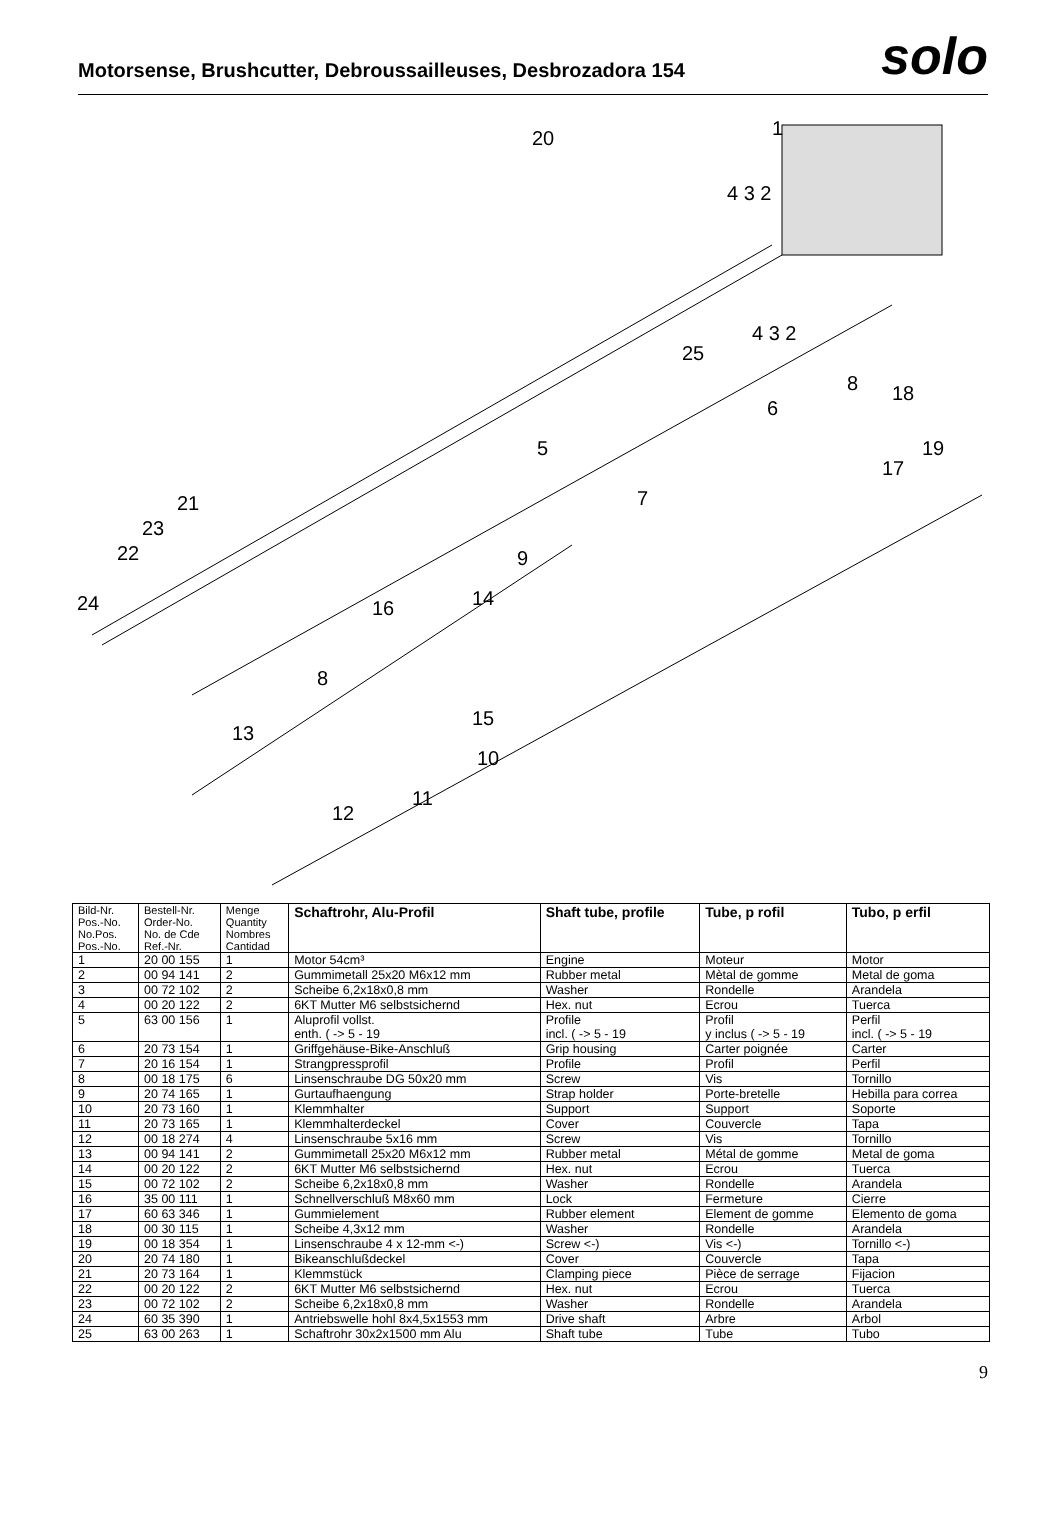Motorsense, Brushcutter, Debroussailleuses, Desbrozadora 154
solo
20
1
4 3 2
4 3 2
25
8
18
6
19
17
5
7
21
23
22
9
24
14
16
8
15
13
10
11
12
| Bild-Nr. Pos.-No. No.Pos. Pos.-No. | Bestell-Nr. Order-No. No. de Cde Ref.-Nr. | Menge Quantity Nombres Cantidad | Schaftrohr, Alu-Profil | Shaft tube, profile | Tube, p rofil | Tubo, p erfil |
| --- | --- | --- | --- | --- | --- | --- |
| 1 | 20 00 155 | 1 | Motor 54cm³ | Engine | Moteur | Motor |
| 2 | 00 94 141 | 2 | Gummimetall 25x20 M6x12 mm | Rubber metal | Mètal de gomme | Metal de goma |
| 3 | 00 72 102 | 2 | Scheibe 6,2x18x0,8 mm | Washer | Rondelle | Arandela |
| 4 | 00 20 122 | 2 | 6KT Mutter M6 selbstsichernd | Hex. nut | Ecrou | Tuerca |
| 5 | 63 00 156 | 1 | Aluprofil vollst. enth. ( -> 5 - 19 | Profile incl. ( -> 5 - 19 | Profil y inclus ( -> 5 - 19 | Perfil incl. ( -> 5 - 19 |
| 6 | 20 73 154 | 1 | Griffgehäuse-Bike-Anschluß | Grip housing | Carter poignée | Carter |
| 7 | 20 16 154 | 1 | Strangpressprofil | Profile | Profil | Perfil |
| 8 | 00 18 175 | 6 | Linsenschraube DG 50x20 mm | Screw | Vis | Tornillo |
| 9 | 20 74 165 | 1 | Gurtaufhaengung | Strap holder | Porte-bretelle | Hebilla para correa |
| 10 | 20 73 160 | 1 | Klemmhalter | Support | Support | Soporte |
| 11 | 20 73 165 | 1 | Klemmhalterdeckel | Cover | Couvercle | Tapa |
| 12 | 00 18 274 | 4 | Linsenschraube 5x16 mm | Screw | Vis | Tornillo |
| 13 | 00 94 141 | 2 | Gummimetall 25x20 M6x12 mm | Rubber metal | Métal de gomme | Metal de goma |
| 14 | 00 20 122 | 2 | 6KT Mutter M6 selbstsichernd | Hex. nut | Ecrou | Tuerca |
| 15 | 00 72 102 | 2 | Scheibe 6,2x18x0,8 mm | Washer | Rondelle | Arandela |
| 16 | 35 00 111 | 1 | Schnellverschluß M8x60 mm | Lock | Fermeture | Cierre |
| 17 | 60 63 346 | 1 | Gummielement | Rubber element | Element de gomme | Elemento de goma |
| 18 | 00 30 115 | 1 | Scheibe 4,3x12 mm | Washer | Rondelle | Arandela |
| 19 | 00 18 354 | 1 | Linsenschraube 4 x 12-mm <-) | Screw <-) | Vis <-) | Tornillo <-) |
| 20 | 20 74 180 | 1 | Bikeanschlußdeckel | Cover | Couvercle | Tapa |
| 21 | 20 73 164 | 1 | Klemmstück | Clamping piece | Pièce de serrage | Fijacion |
| 22 | 00 20 122 | 2 | 6KT Mutter M6 selbstsichernd | Hex. nut | Ecrou | Tuerca |
| 23 | 00 72 102 | 2 | Scheibe 6,2x18x0,8 mm | Washer | Rondelle | Arandela |
| 24 | 60 35 390 | 1 | Antriebswelle hohl 8x4,5x1553 mm | Drive shaft | Arbre | Arbol |
| 25 | 63 00 263 | 1 | Schaftrohr 30x2x1500 mm Alu | Shaft tube | Tube | Tubo |
9